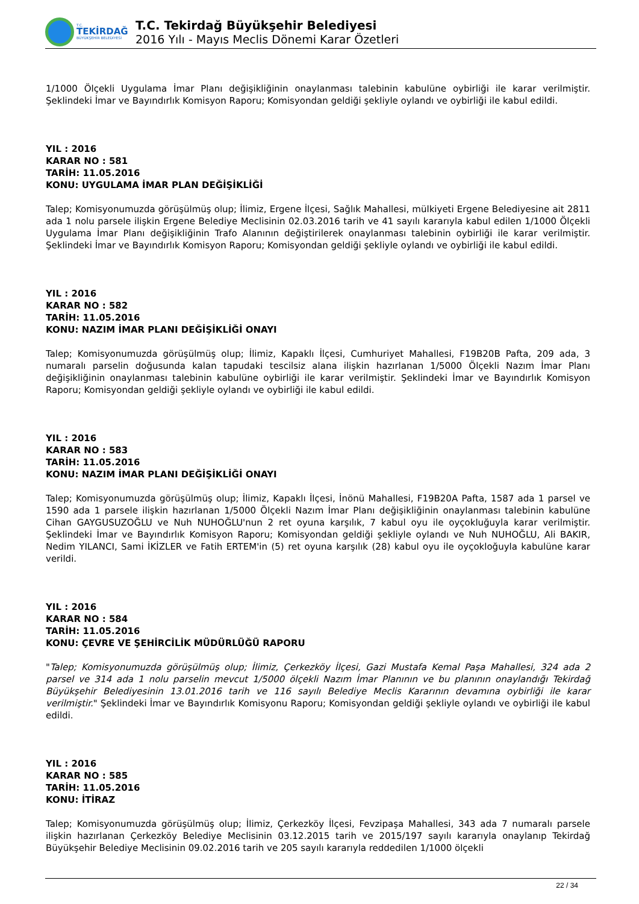T.C.
TEKİRDAĞ
BÜYÜKŞEHİR BELEDİYESİ
T.C. Tekirdağ Büyükşehir Belediyesi
2016 Yılı - Mayıs Meclis Dönemi Karar Özetleri
1/1000 Ölçekli Uygulama İmar Planı değişikliğinin onaylanması talebinin kabulüne oybirliği ile karar verilmiştir. Şeklindeki İmar ve Bayındırlık Komisyon Raporu; Komisyondan geldiği şekliyle oylandı ve oybirliği ile kabul edildi.
YIL : 2016
KARAR NO : 581
TARİH: 11.05.2016
KONU: UYGULAMA İMAR PLAN DEĞİŞİKLİĞİ
Talep; Komisyonumuzda görüşülmüş olup; İlimiz, Ergene İlçesi, Sağlık Mahallesi, mülkiyeti Ergene Belediyesine ait 2811 ada 1 nolu parsele ilişkin Ergene Belediye Meclisinin 02.03.2016 tarih ve 41 sayılı kararıyla kabul edilen 1/1000 Ölçekli Uygulama İmar Planı değişikliğinin Trafo Alanının değiştirilerek onaylanması talebinin oybirliği ile karar verilmiştir. Şeklindeki İmar ve Bayındırlık Komisyon Raporu; Komisyondan geldiği şekliyle oylandı ve oybirliği ile kabul edildi.
YIL : 2016
KARAR NO : 582
TARİH: 11.05.2016
KONU: NAZIM İMAR PLANI DEĞİŞİKLİĞİ ONAYI
Talep; Komisyonumuzda görüşülmüş olup; İlimiz, Kapaklı İlçesi, Cumhuriyet Mahallesi, F19B20B Pafta, 209 ada, 3 numaralı parselin doğusunda kalan tapudaki tescilsiz alana ilişkin hazırlanan 1/5000 Ölçekli Nazım İmar Planı değişikliğinin onaylanması talebinin kabulüne oybirliği ile karar verilmiştir. Şeklindeki İmar ve Bayındırlık Komisyon Raporu; Komisyondan geldiği şekliyle oylandı ve oybirliği ile kabul edildi.
YIL : 2016
KARAR NO : 583
TARİH: 11.05.2016
KONU: NAZIM İMAR PLANI DEĞİŞİKLİĞİ ONAYI
Talep; Komisyonumuzda görüşülmüş olup; İlimiz, Kapaklı İlçesi, İnönü Mahallesi, F19B20A Pafta, 1587 ada 1 parsel ve 1590 ada 1 parsele ilişkin hazırlanan 1/5000 Ölçekli Nazım İmar Planı değişikliğinin onaylanması talebinin kabulüne Cihan GAYGUSUZOĞLU ve Nuh NUHOĞLU'nun 2 ret oyuna karşılık, 7 kabul oyu ile oyçokluğuyla karar verilmiştir. Şeklindeki İmar ve Bayındırlık Komisyon Raporu; Komisyondan geldiği şekliyle oylandı ve Nuh NUHOĞLU, Ali BAKIR, Nedim YILANCI, Sami İKİZLER ve Fatih ERTEM'in (5) ret oyuna karşılık (28) kabul oyu ile oyçokloğuyla kabulüne karar verildi.
YIL : 2016
KARAR NO : 584
TARİH: 11.05.2016
KONU: ÇEVRE VE ŞEHİRCİLİK MÜDÜRLÜĞÜ RAPORU
"Talep; Komisyonumuzda görüşülmüş olup; İlimiz, Çerkezköy İlçesi, Gazi Mustafa Kemal Paşa Mahallesi, 324 ada 2 parsel ve 314 ada 1 nolu parselin mevcut 1/5000 ölçekli Nazım İmar Planının ve bu planının onaylandığı Tekirdağ Büyükşehir Belediyesinin 13.01.2016 tarih ve 116 sayılı Belediye Meclis Kararının devamına oybirliği ile karar verilmiştir." Şeklindeki İmar ve Bayındırlık Komisyonu Raporu; Komisyondan geldiği şekliyle oylandı ve oybirliği ile kabul edildi.
YIL : 2016
KARAR NO : 585
TARİH: 11.05.2016
KONU: İTİRAZ
Talep; Komisyonumuzda görüşülmüş olup; İlimiz, Çerkezköy İlçesi, Fevzipaşa Mahallesi, 343 ada 7 numaralı parsele ilişkin hazırlanan Çerkezköy Belediye Meclisinin 03.12.2015 tarih ve 2015/197 sayılı kararıyla onaylanıp Tekirdağ Büyükşehir Belediye Meclisinin 09.02.2016 tarih ve 205 sayılı kararıyla reddedilen 1/1000 ölçekli
22 / 34